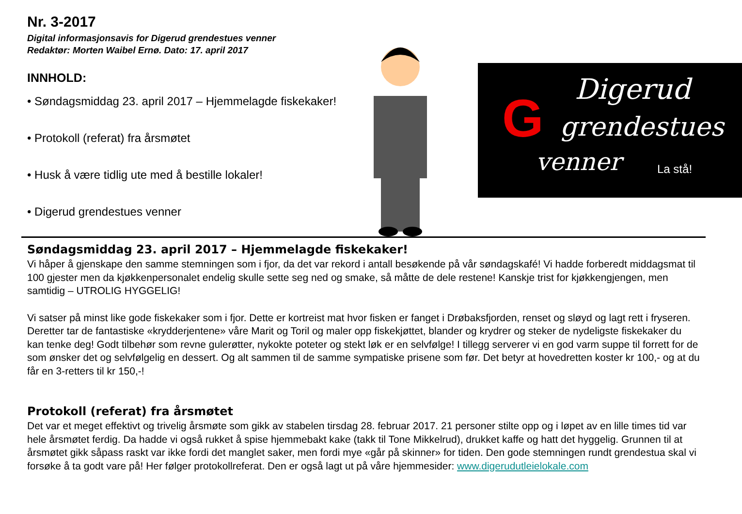Nr. 3-2017
Digital informasjonsavis for Digerud grendestues venner
Redaktør: Morten Waibel Ernø. Dato: 17. april 2017
INNHOLD:
• Søndagsmiddag 23. april 2017 – Hjemmelagde fiskekaker!
• Protokoll (referat) fra årsmøtet
• Husk å være tidlig ute med å bestille lokaler!
• Digerud grendestues venner
G Digerud
grendestues
venner La stå!
Søndagsmiddag 23. april 2017 – Hjemmelagde fiskekaker!
Vi håper å gjenskape den samme stemningen som i fjor, da det var rekord i antall besøkende på vår søndagskafé! Vi hadde forberedt middagsmat til 100 gjester men da kjøkkenpersonalet endelig skulle sette seg ned og smake, så måtte de dele restene! Kanskje trist for kjøkkengjengen, men samtidig – UTROLIG HYGGELIG!
Vi satser på minst like gode fiskekaker som i fjor. Dette er kortreist mat hvor fisken er fanget i Drøbaksfjorden, renset og sløyd og lagt rett i fryseren. Deretter tar de fantastiske «krydderjentene» våre Marit og Toril og maler opp fiskekjøttet, blander og krydrer og steker de nydeligste fiskekaker du kan tenke deg! Godt tilbehør som revne gulerøtter, nykokte poteter og stekt løk er en selvfølge! I tillegg serverer vi en god varm suppe til forrett for de som ønsker det og selvfølgelig en dessert. Og alt sammen til de samme sympatiske prisene som før. Det betyr at hovedretten koster kr 100,- og at du får en 3-retters til kr 150,-!
Protokoll (referat) fra årsmøtet
Det var et meget effektivt og trivelig årsmøte som gikk av stabelen tirsdag 28. februar 2017. 21 personer stilte opp og i løpet av en lille times tid var hele årsmøtet ferdig. Da hadde vi også rukket å spise hjemmebakt kake (takk til Tone Mikkelrud), drukket kaffe og hatt det hyggelig. Grunnen til at årsmøtet gikk såpass raskt var ikke fordi det manglet saker, men fordi mye «går på skinner» for tiden. Den gode stemningen rundt grendestua skal vi forsøke å ta godt vare på! Her følger protokollreferat. Den er også lagt ut på våre hjemmesider: www.digerudutleielokale.com